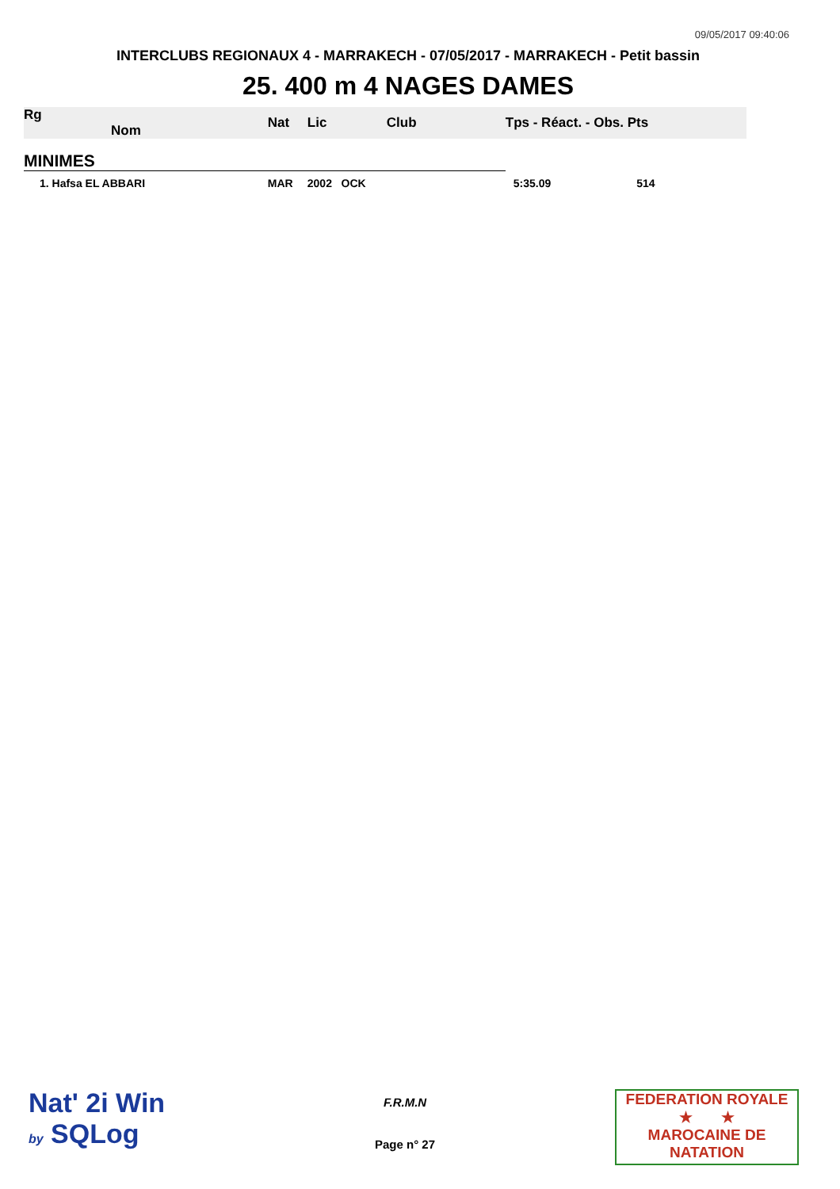09/05/2017 09:40:06
INTERCLUBS REGIONAUX 4 - MARRAKECH - 07/05/2017 - MARRAKECH - Petit bassin
25. 400 m 4 NAGES DAMES
| Rg Nom | | Nat | Lic | Club | Tps - Réact. - Obs. Pts |
| --- | --- | --- | --- | --- | --- |
| MINIMES | | | | | |
| 1. Hafsa EL ABBARI | | MAR | 2002 OCK | | 5:35.09 514 |
Nat' 2i Win
by SQLog
F.R.M.N
Page n° 27
FEDERATION ROYALE
★ ★
MAROCAINE DE NATATION